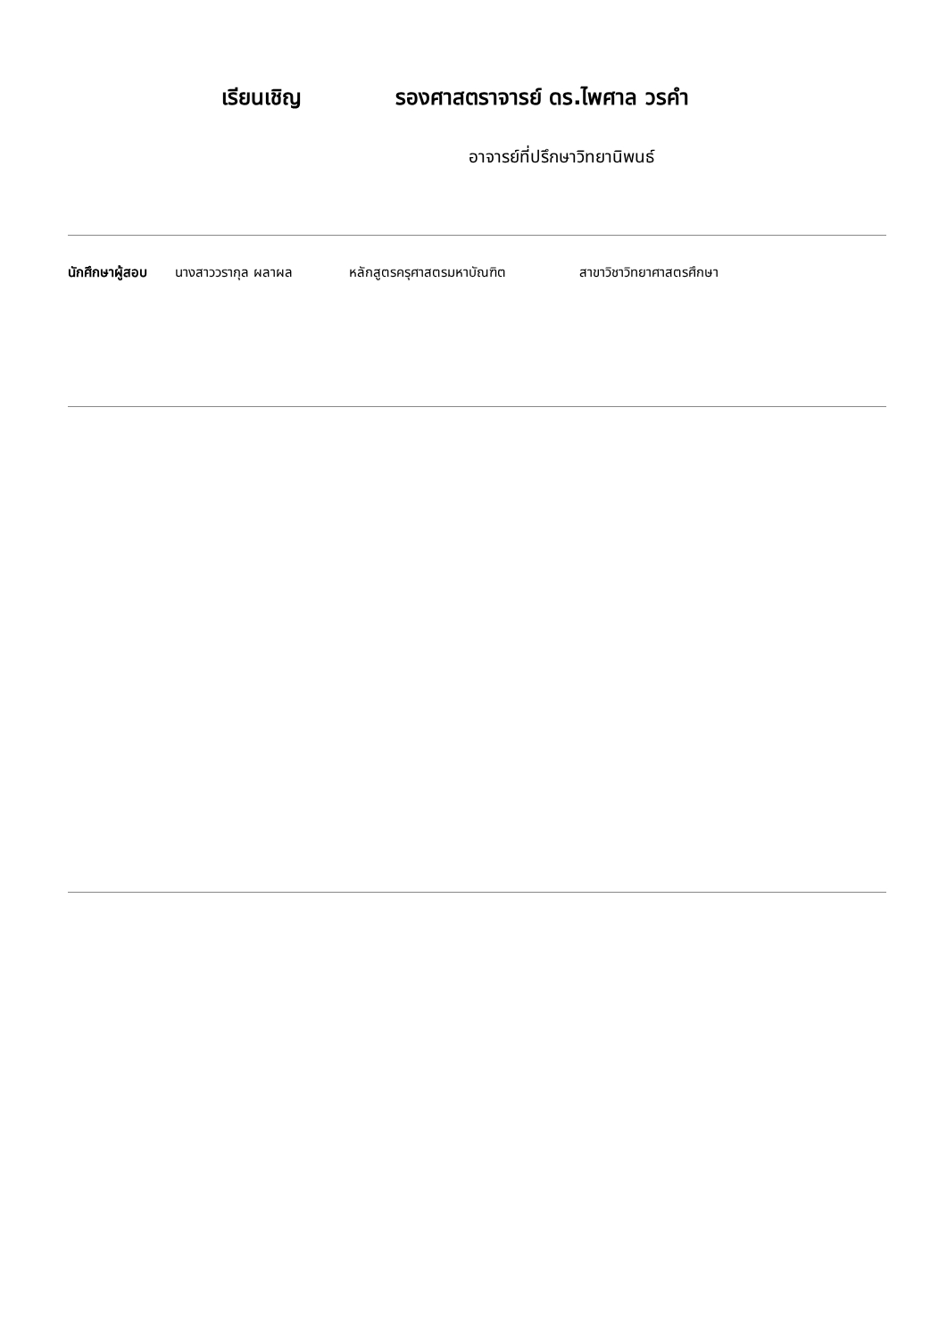เรียนเชิญ รองศาสตราจารย์ ดร.ไพศาล วรคำ
อาจารย์ที่ปรึกษาวิทยานิพนธ์
นักศึกษาผู้สอบ นางสาววรากุล ผลาผล หลักสูตรครุศาสตรมหาบัณฑิต สาขาวิชาวิทยาศาสตรศึกษา